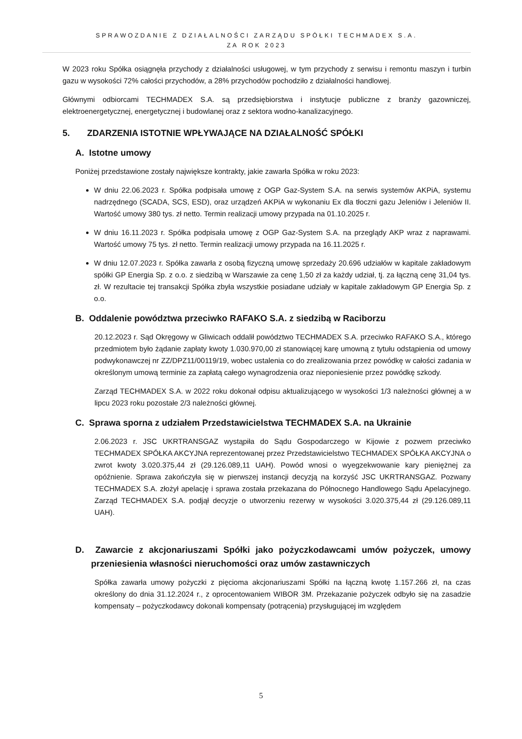SPRAWOZDANIE Z DZIAŁALNOŚCI ZARZĄDU SPÓŁKI TECHMADEX S.A.
ZA ROK 2023
W 2023 roku Spółka osiągnęła przychody z działalności usługowej, w tym przychody z serwisu i remontu maszyn i turbin gazu w wysokości 72% całości przychodów, a 28% przychodów pochodziło z działalności handlowej.
Głównymi odbiorcami TECHMADEX S.A. są przedsiębiorstwa i instytucje publiczne z branży gazowniczej, elektroenergetycznej, energetycznej i budowlanej oraz z sektora wodno-kanalizacyjnego.
5. ZDARZENIA ISTOTNIE WPŁYWAJĄCE NA DZIAŁALNOŚĆ SPÓŁKI
A. Istotne umowy
Poniżej przedstawione zostały największe kontrakty, jakie zawarła Spółka w roku 2023:
W dniu 22.06.2023 r. Spółka podpisała umowę z OGP Gaz-System S.A. na serwis systemów AKPiA, systemu nadrzędnego (SCADA, SCS, ESD), oraz urządzeń AKPiA w wykonaniu Ex dla tłoczni gazu Jeleniów i Jeleniów II. Wartość umowy 380 tys. zł netto. Termin realizacji umowy przypada na 01.10.2025 r.
W dniu 16.11.2023 r. Spółka podpisała umowę z OGP Gaz-System S.A. na przeglądy AKP wraz z naprawami. Wartość umowy 75 tys. zł netto. Termin realizacji umowy przypada na 16.11.2025 r.
W dniu 12.07.2023 r. Spółka zawarła z osobą fizyczną umowę sprzedaży 20.696 udziałów w kapitale zakładowym spółki GP Energia Sp. z o.o. z siedzibą w Warszawie za cenę 1,50 zł za każdy udział, tj. za łączną cenę 31,04 tys. zł. W rezultacie tej transakcji Spółka zbyła wszystkie posiadane udziały w kapitale zakładowym GP Energia Sp. z o.o.
B. Oddalenie powództwa przeciwko RAFAKO S.A. z siedzibą w Raciborzu
20.12.2023 r. Sąd Okręgowy w Gliwicach oddalił powództwo TECHMADEX S.A. przeciwko RAFAKO S.A., którego przedmiotem było żądanie zapłaty kwoty 1.030.970,00 zł stanowiącej karę umowną z tytułu odstąpienia od umowy podwykonawczej nr ZZ/DPZ11/00119/19, wobec ustalenia co do zrealizowania przez powódkę w całości zadania w określonym umową terminie za zapłatą całego wynagrodzenia oraz nieponiesienie przez powódkę szkody.
Zarząd TECHMADEX S.A. w 2022 roku dokonał odpisu aktualizującego w wysokości 1/3 należności głównej a w lipcu 2023 roku pozostałe 2/3 należności głównej.
C. Sprawa sporna z udziałem Przedstawicielstwa TECHMADEX S.A. na Ukrainie
2.06.2023 r. JSC UKRTRANSGAZ wystąpiła do Sądu Gospodarczego w Kijowie z pozwem przeciwko TECHMADEX SPÓŁKA AKCYJNA reprezentowanej przez Przedstawicielstwo TECHMADEX SPÓŁKA AKCYJNA o zwrot kwoty 3.020.375,44 zł (29.126.089,11 UAH). Powód wnosi o wyegzekwowanie kary pieniężnej za opóźnienie. Sprawa zakończyła się w pierwszej instancji decyzją na korzyść JSC UKRTRANSGAZ. Pozwany TECHMADEX S.A. złożył apelację i sprawa została przekazana do Północnego Handlowego Sądu Apelacyjnego. Zarząd TECHMADEX S.A. podjął decyzje o utworzeniu rezerwy w wysokości 3.020.375,44 zł (29.126.089,11 UAH).
D. Zawarcie z akcjonariuszami Spółki jako pożyczkodawcami umów pożyczek, umowy przeniesienia własności nieruchomości oraz umów zastawniczych
Spółka zawarła umowy pożyczki z pięcioma akcjonariuszami Spółki na łączną kwotę 1.157.266 zł, na czas określony do dnia 31.12.2024 r., z oprocentowaniem WIBOR 3M. Przekazanie pożyczek odbyło się na zasadzie kompensaty – pożyczkodawcy dokonali kompensaty (potrącenia) przysługującej im względem
5